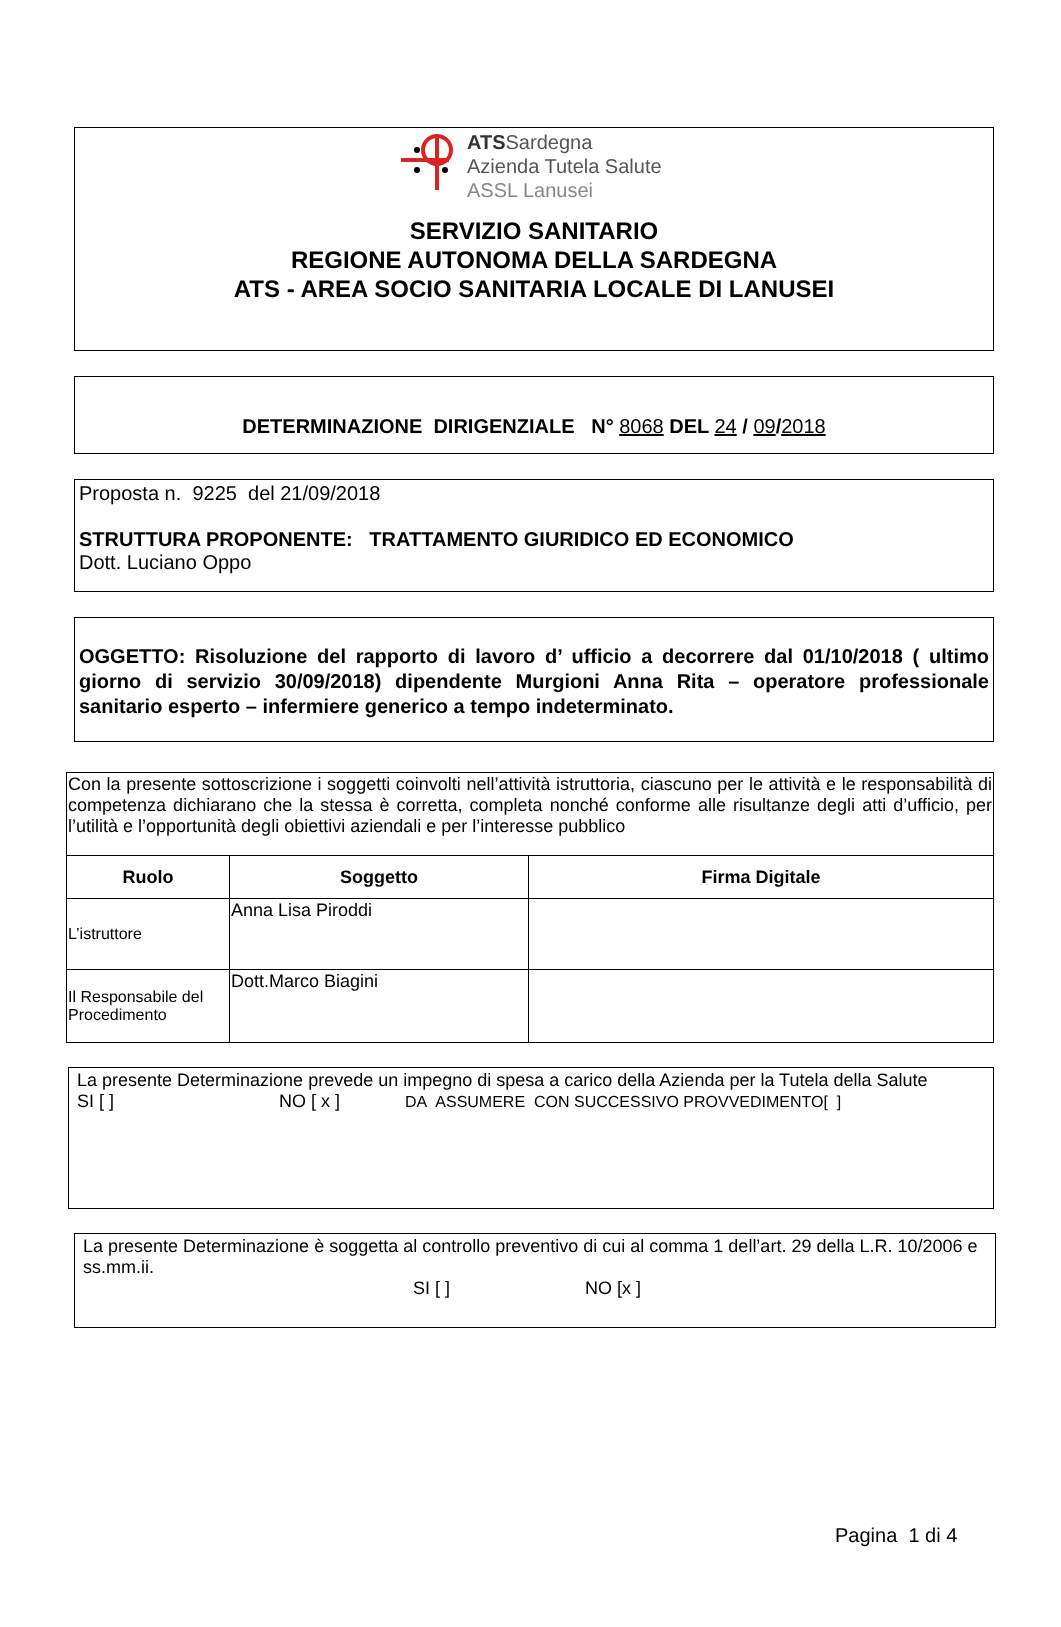ATSSardegna
Azienda Tutela Salute
ASSL Lanusei
SERVIZIO SANITARIO
REGIONE AUTONOMA DELLA SARDEGNA
ATS - AREA SOCIO SANITARIA LOCALE DI LANUSEI
DETERMINAZIONE DIRIGENZIALE N° 8068 DEL 24 / 09/2018
Proposta n. 9225 del 21/09/2018
STRUTTURA PROPONENTE: TRATTAMENTO GIURIDICO ED ECONOMICO
Dott. Luciano Oppo
OGGETTO: Risoluzione del rapporto di lavoro d’ ufficio a decorrere dal 01/10/2018 ( ultimo giorno di servizio 30/09/2018) dipendente Murgioni Anna Rita – operatore professionale sanitario esperto – infermiere generico a tempo indeterminato.
| Con la presente sottoscrizione i soggetti coinvolti nell’attività istruttoria, ciascuno per le attività e le responsabilità di competenza dichiarano che la stessa è corretta, completa nonché conforme alle risultanze degli atti d’ufficio, per l’utilità e l’opportunità degli obiettivi aziendali e per l’interesse pubblico | | |
| Ruolo | Soggetto | Firma Digitale |
| L’istruttore | Anna Lisa Piroddi | |
| Il Responsabile del Procedimento | Dott.Marco Biagini | |
La presente Determinazione prevede un impegno di spesa a carico della Azienda per la Tutela della Salute
SI [ ] NO [ x ] DA ASSUMERE CON SUCCESSIVO PROVVEDIMENTO[ ]
La presente Determinazione è soggetta al controllo preventivo di cui al comma 1 dell’art. 29 della L.R. 10/2006 e ss.mm.ii.
SI [ ] NO [x ]
Pagina 1 di 4